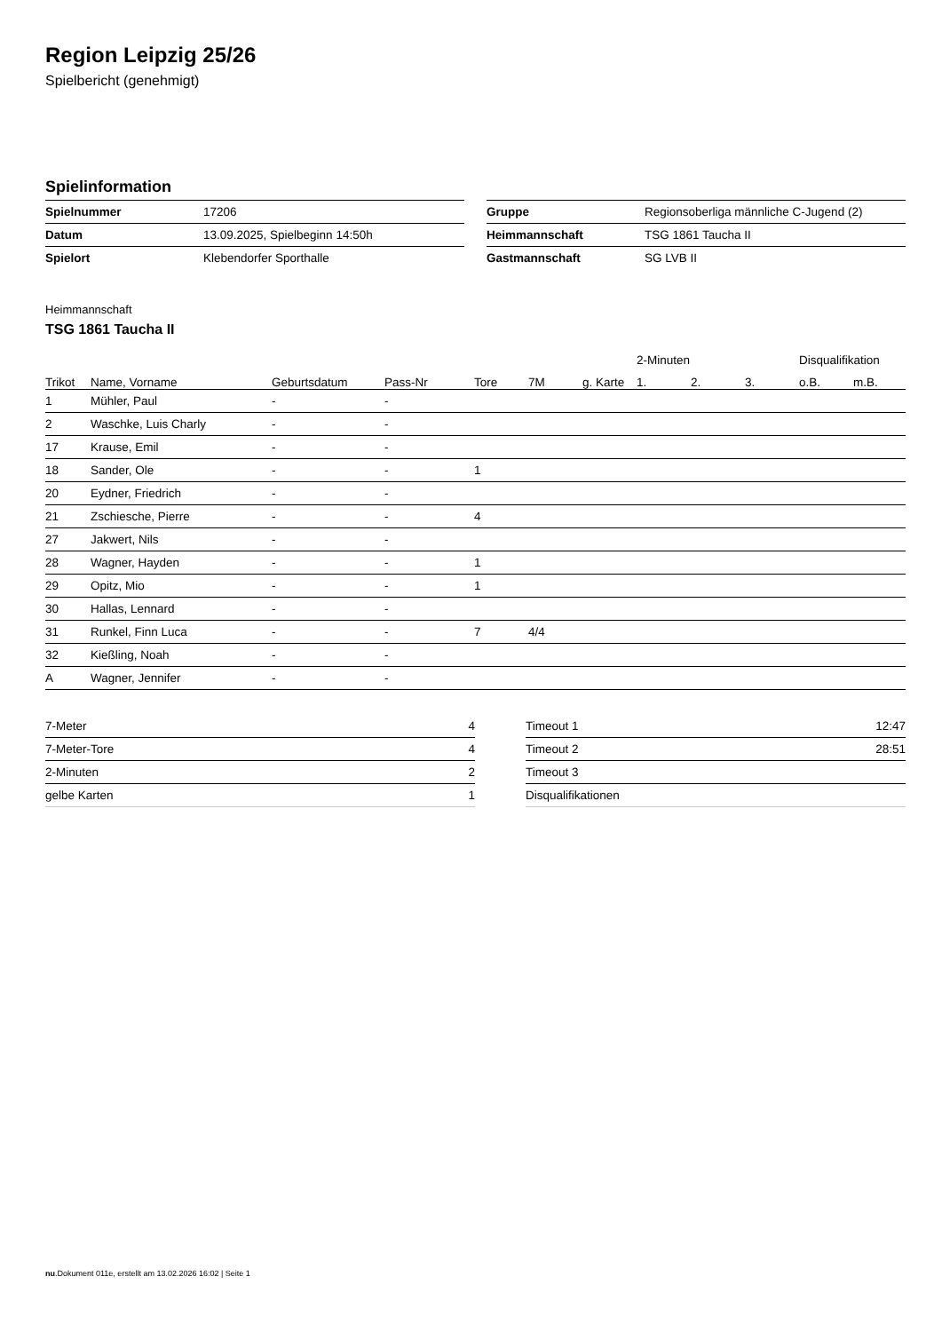Region Leipzig 25/26
Spielbericht (genehmigt)
Spielinformation
| Spielnummer | 17206 |
| Datum | 13.09.2025, Spielbeginn 14:50h |
| Spielort | Klebendorfer Sporthalle |
| Gruppe | Regionsoberliga männliche C-Jugend (2) |
| Heimmannschaft | TSG 1861 Taucha II |
| Gastmannschaft | SG LVB II |
Heimmannschaft
TSG 1861 Taucha II
| | | | | | | | 2-Minuten | | | Disqualifikation | |
| --- | --- | --- | --- | --- | --- | --- | --- | --- | --- | --- | --- |
| Trikot | Name, Vorname | Geburtsdatum | Pass-Nr | Tore | 7M | g. Karte | 1. | 2. | 3. | o.B. | m.B. |
| 1 | Mühler, Paul | - | - | | | | | | | | |
| 2 | Waschke, Luis Charly | - | - | | | | | | | | |
| 17 | Krause, Emil | - | - | | | | | | | | |
| 18 | Sander, Ole | - | - | 1 | | | | | | | |
| 20 | Eydner, Friedrich | - | - | | | | | | | | |
| 21 | Zschiesche, Pierre | - | - | 4 | | | | | | | |
| 27 | Jakwert, Nils | - | - | | | | | | | | |
| 28 | Wagner, Hayden | - | - | 1 | | | | | | | |
| 29 | Opitz, Mio | - | - | 1 | | | | | | | |
| 30 | Hallas, Lennard | - | - | | | | | | | | |
| 31 | Runkel, Finn Luca | - | - | 7 | 4/4 | | | | | | |
| 32 | Kießling, Noah | - | - | | | | | | | | |
| A | Wagner, Jennifer | - | - | | | | | | | | |
| 7-Meter | 4 |
| 7-Meter-Tore | 4 |
| 2-Minuten | 2 |
| gelbe Karten | 1 |
| Timeout 1 | 12:47 |
| Timeout 2 | 28:51 |
| Timeout 3 | |
| Disqualifikationen | |
nu.Dokument 011e, erstellt am 13.02.2026 16:02 | Seite 1